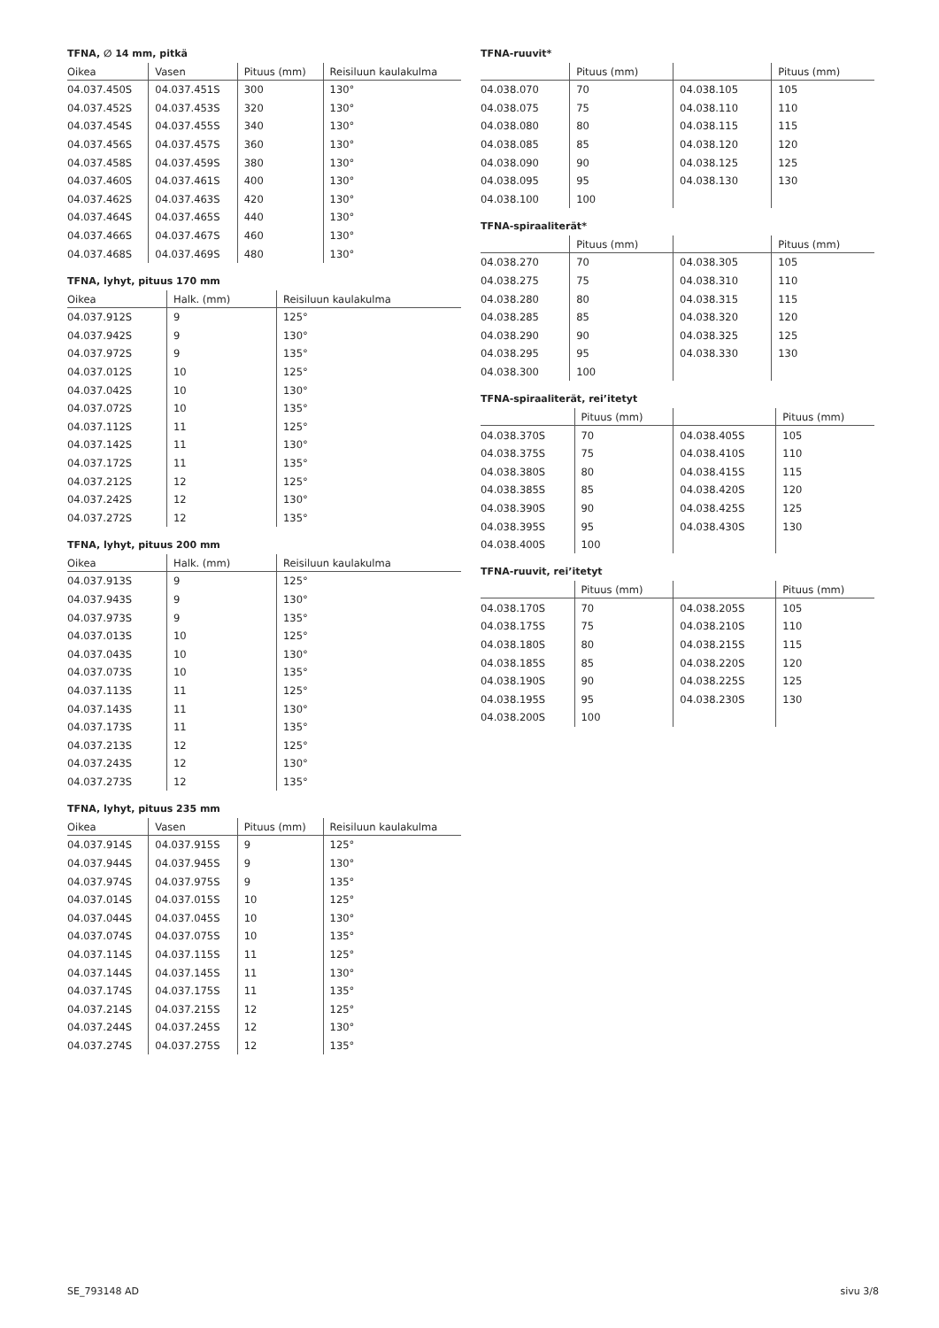TFNA, ∅ 14 mm, pitkä
| Oikea | Vasen | Pituus (mm) | Reisiluun kaulakulma |
| --- | --- | --- | --- |
| 04.037.450S | 04.037.451S | 300 | 130° |
| 04.037.452S | 04.037.453S | 320 | 130° |
| 04.037.454S | 04.037.455S | 340 | 130° |
| 04.037.456S | 04.037.457S | 360 | 130° |
| 04.037.458S | 04.037.459S | 380 | 130° |
| 04.037.460S | 04.037.461S | 400 | 130° |
| 04.037.462S | 04.037.463S | 420 | 130° |
| 04.037.464S | 04.037.465S | 440 | 130° |
| 04.037.466S | 04.037.467S | 460 | 130° |
| 04.037.468S | 04.037.469S | 480 | 130° |
TFNA, lyhyt, pituus 170 mm
| Oikea | Halk. (mm) | Reisiluun kaulakulma |
| --- | --- | --- |
| 04.037.912S | 9 | 125° |
| 04.037.942S | 9 | 130° |
| 04.037.972S | 9 | 135° |
| 04.037.012S | 10 | 125° |
| 04.037.042S | 10 | 130° |
| 04.037.072S | 10 | 135° |
| 04.037.112S | 11 | 125° |
| 04.037.142S | 11 | 130° |
| 04.037.172S | 11 | 135° |
| 04.037.212S | 12 | 125° |
| 04.037.242S | 12 | 130° |
| 04.037.272S | 12 | 135° |
TFNA, lyhyt, pituus 200 mm
| Oikea | Halk. (mm) | Reisiluun kaulakulma |
| --- | --- | --- |
| 04.037.913S | 9 | 125° |
| 04.037.943S | 9 | 130° |
| 04.037.973S | 9 | 135° |
| 04.037.013S | 10 | 125° |
| 04.037.043S | 10 | 130° |
| 04.037.073S | 10 | 135° |
| 04.037.113S | 11 | 125° |
| 04.037.143S | 11 | 130° |
| 04.037.173S | 11 | 135° |
| 04.037.213S | 12 | 125° |
| 04.037.243S | 12 | 130° |
| 04.037.273S | 12 | 135° |
TFNA, lyhyt, pituus 235 mm
| Oikea | Vasen | Pituus (mm) | Reisiluun kaulakulma |
| --- | --- | --- | --- |
| 04.037.914S | 04.037.915S | 9 | 125° |
| 04.037.944S | 04.037.945S | 9 | 130° |
| 04.037.974S | 04.037.975S | 9 | 135° |
| 04.037.014S | 04.037.015S | 10 | 125° |
| 04.037.044S | 04.037.045S | 10 | 130° |
| 04.037.074S | 04.037.075S | 10 | 135° |
| 04.037.114S | 04.037.115S | 11 | 125° |
| 04.037.144S | 04.037.145S | 11 | 130° |
| 04.037.174S | 04.037.175S | 11 | 135° |
| 04.037.214S | 04.037.215S | 12 | 125° |
| 04.037.244S | 04.037.245S | 12 | 130° |
| 04.037.274S | 04.037.275S | 12 | 135° |
TFNA-ruuvit*
| | Pituus (mm) | | Pituus (mm) |
| --- | --- | --- | --- |
| 04.038.070 | 70 | 04.038.105 | 105 |
| 04.038.075 | 75 | 04.038.110 | 110 |
| 04.038.080 | 80 | 04.038.115 | 115 |
| 04.038.085 | 85 | 04.038.120 | 120 |
| 04.038.090 | 90 | 04.038.125 | 125 |
| 04.038.095 | 95 | 04.038.130 | 130 |
| 04.038.100 | 100 | | |
TFNA-spiraaliterät*
| | Pituus (mm) | | Pituus (mm) |
| --- | --- | --- | --- |
| 04.038.270 | 70 | 04.038.305 | 105 |
| 04.038.275 | 75 | 04.038.310 | 110 |
| 04.038.280 | 80 | 04.038.315 | 115 |
| 04.038.285 | 85 | 04.038.320 | 120 |
| 04.038.290 | 90 | 04.038.325 | 125 |
| 04.038.295 | 95 | 04.038.330 | 130 |
| 04.038.300 | 100 | | |
TFNA-spiraaliterät, rei’itetyt
| | Pituus (mm) | | Pituus (mm) |
| --- | --- | --- | --- |
| 04.038.370S | 70 | 04.038.405S | 105 |
| 04.038.375S | 75 | 04.038.410S | 110 |
| 04.038.380S | 80 | 04.038.415S | 115 |
| 04.038.385S | 85 | 04.038.420S | 120 |
| 04.038.390S | 90 | 04.038.425S | 125 |
| 04.038.395S | 95 | 04.038.430S | 130 |
| 04.038.400S | 100 | | |
TFNA-ruuvit, rei’itetyt
| | Pituus (mm) | | Pituus (mm) |
| --- | --- | --- | --- |
| 04.038.170S | 70 | 04.038.205S | 105 |
| 04.038.175S | 75 | 04.038.210S | 110 |
| 04.038.180S | 80 | 04.038.215S | 115 |
| 04.038.185S | 85 | 04.038.220S | 120 |
| 04.038.190S | 90 | 04.038.225S | 125 |
| 04.038.195S | 95 | 04.038.230S | 130 |
| 04.038.200S | 100 | | |
SE_793148 AD sivu 3/8